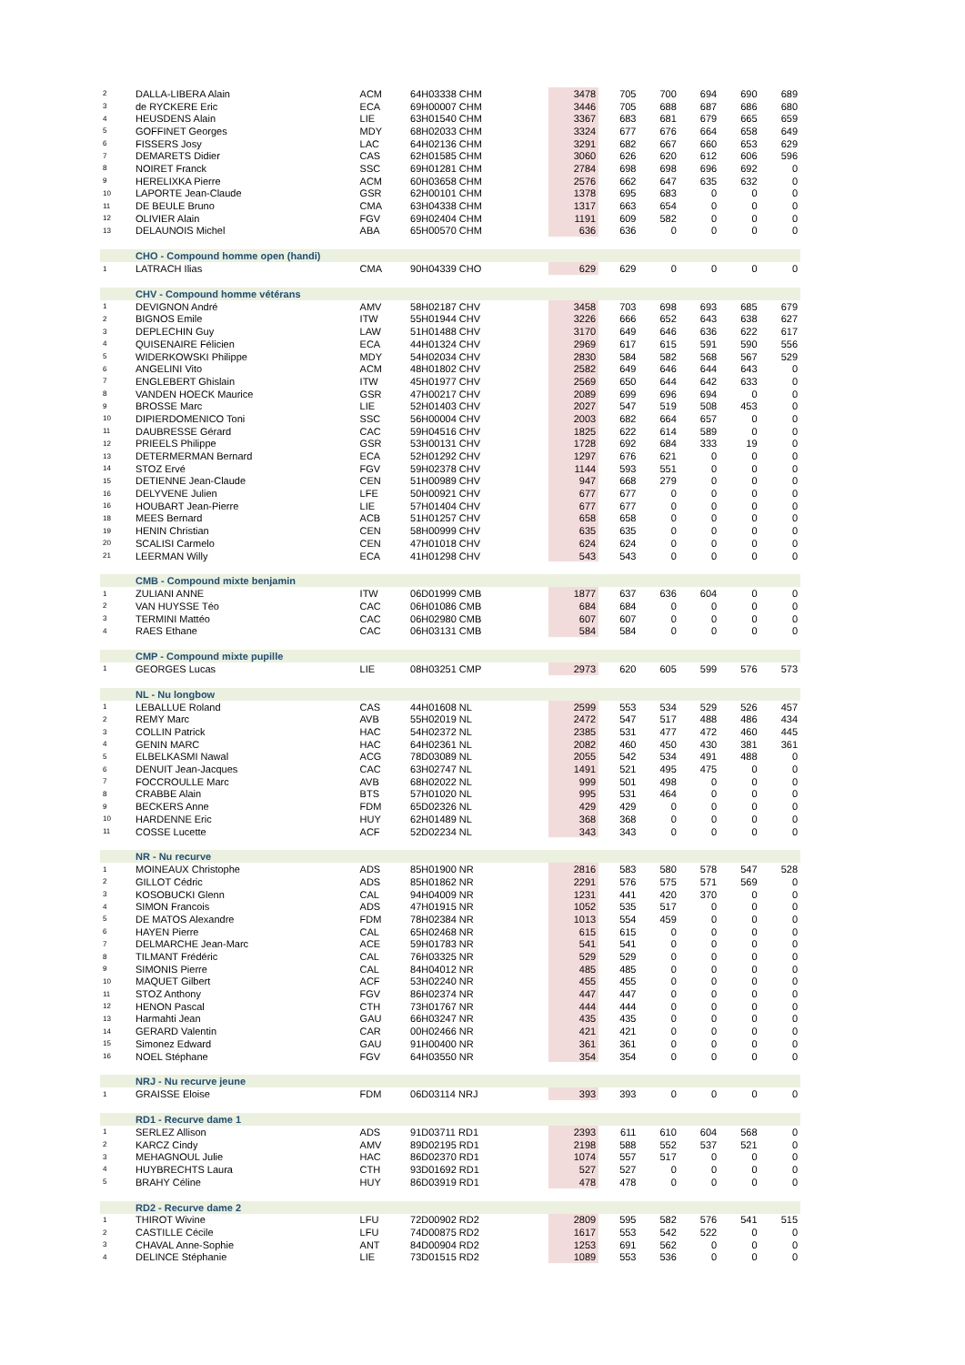| 2 | DALLA-LIBERA Alain | ACM | 64H03338 CHM | 3478 | 705 | 700 | 694 | 690 | 689 |
| 3 | de RYCKERE Eric | ECA | 69H00007 CHM | 3446 | 705 | 688 | 687 | 686 | 680 |
| 4 | HEUSDENS Alain | LIE | 63H01540 CHM | 3367 | 683 | 681 | 679 | 665 | 659 |
| 5 | GOFFINET Georges | MDY | 68H02033 CHM | 3324 | 677 | 676 | 664 | 658 | 649 |
| 6 | FISSERS Josy | LAC | 64H02136 CHM | 3291 | 682 | 667 | 660 | 653 | 629 |
| 7 | DEMARETS Didier | CAS | 62H01585 CHM | 3060 | 626 | 620 | 612 | 606 | 596 |
| 8 | NOIRET Franck | SSC | 69H01281 CHM | 2784 | 698 | 698 | 696 | 692 | 0 |
| 9 | HERELIXKA Pierre | ACM | 60H03658 CHM | 2576 | 662 | 647 | 635 | 632 | 0 |
| 10 | LAPORTE Jean-Claude | GSR | 62H00101 CHM | 1378 | 695 | 683 | 0 | 0 | 0 |
| 11 | DE BEULE Bruno | CMA | 63H04338 CHM | 1317 | 663 | 654 | 0 | 0 | 0 |
| 12 | OLIVIER Alain | FGV | 69H02404 CHM | 1191 | 609 | 582 | 0 | 0 | 0 |
| 13 | DELAUNOIS Michel | ABA | 65H00570 CHM | 636 | 636 | 0 | 0 | 0 | 0 |
| | CHO - Compound homme open (handi) | | | | | | | | |
| 1 | LATRACH Ilias | CMA | 90H04339 CHO | 629 | 629 | 0 | 0 | 0 | 0 |
| | CHV - Compound homme vétérans | | | | | | | | |
| 1 | DEVIGNON André | AMV | 58H02187 CHV | 3458 | 703 | 698 | 693 | 685 | 679 |
| 2 | BIGNOS Emile | ITW | 55H01944 CHV | 3226 | 666 | 652 | 643 | 638 | 627 |
| 3 | DEPLECHIN Guy | LAW | 51H01488 CHV | 3170 | 649 | 646 | 636 | 622 | 617 |
| 4 | QUISENAIRE Félicien | ECA | 44H01324 CHV | 2969 | 617 | 615 | 591 | 590 | 556 |
| 5 | WIDERKOWSKI Philippe | MDY | 54H02034 CHV | 2830 | 584 | 582 | 568 | 567 | 529 |
| 6 | ANGELINI Vito | ACM | 48H01802 CHV | 2582 | 649 | 646 | 644 | 643 | 0 |
| 7 | ENGLEBERT Ghislain | ITW | 45H01977 CHV | 2569 | 650 | 644 | 642 | 633 | 0 |
| 8 | VANDEN HOECK Maurice | GSR | 47H00217 CHV | 2089 | 699 | 696 | 694 | 0 | 0 |
| 9 | BROSSE Marc | LIE | 52H01403 CHV | 2027 | 547 | 519 | 508 | 453 | 0 |
| 10 | DIPIERDOMENICO Toni | SSC | 56H00004 CHV | 2003 | 682 | 664 | 657 | 0 | 0 |
| 11 | DAUBRESSE Gérard | CAC | 59H04516 CHV | 1825 | 622 | 614 | 589 | 0 | 0 |
| 12 | PRIEELS Philippe | GSR | 53H00131 CHV | 1728 | 692 | 684 | 333 | 19 | 0 |
| 13 | DETERMERMAN Bernard | ECA | 52H01292 CHV | 1297 | 676 | 621 | 0 | 0 | 0 |
| 14 | STOZ Ervé | FGV | 59H02378 CHV | 1144 | 593 | 551 | 0 | 0 | 0 |
| 15 | DETIENNE Jean-Claude | CEN | 51H00989 CHV | 947 | 668 | 279 | 0 | 0 | 0 |
| 16 | DELYVENE Julien | LFE | 50H00921 CHV | 677 | 677 | 0 | 0 | 0 | 0 |
| 16 | HOUBART Jean-Pierre | LIE | 57H01404 CHV | 677 | 677 | 0 | 0 | 0 | 0 |
| 18 | MEES Bernard | ACB | 51H01257 CHV | 658 | 658 | 0 | 0 | 0 | 0 |
| 19 | HENIN Christian | CEN | 58H00999 CHV | 635 | 635 | 0 | 0 | 0 | 0 |
| 20 | SCALISI Carmelo | CEN | 47H01018 CHV | 624 | 624 | 0 | 0 | 0 | 0 |
| 21 | LEERMAN Willy | ECA | 41H01298 CHV | 543 | 543 | 0 | 0 | 0 | 0 |
| | CMB - Compound mixte benjamin | | | | | | | | |
| 1 | ZULIANI ANNE | ITW | 06D01999 CMB | 1877 | 637 | 636 | 604 | 0 | 0 |
| 2 | VAN HUYSSE Téo | CAC | 06H01086 CMB | 684 | 684 | 0 | 0 | 0 | 0 |
| 3 | TERMINI Mattéo | CAC | 06H02980 CMB | 607 | 607 | 0 | 0 | 0 | 0 |
| 4 | RAES Ethane | CAC | 06H03131 CMB | 584 | 584 | 0 | 0 | 0 | 0 |
| | CMP - Compound mixte pupille | | | | | | | | |
| 1 | GEORGES Lucas | LIE | 08H03251 CMP | 2973 | 620 | 605 | 599 | 576 | 573 |
| | NL - Nu longbow | | | | | | | | |
| 1 | LEBALLUE Roland | CAS | 44H01608 NL | 2599 | 553 | 534 | 529 | 526 | 457 |
| 2 | REMY Marc | AVB | 55H02019 NL | 2472 | 547 | 517 | 488 | 486 | 434 |
| 3 | COLLIN Patrick | HAC | 54H02372 NL | 2385 | 531 | 477 | 472 | 460 | 445 |
| 4 | GENIN MARC | HAC | 64H02361 NL | 2082 | 460 | 450 | 430 | 381 | 361 |
| 5 | ELBELKASMI Nawal | ACG | 78D03089 NL | 2055 | 542 | 534 | 491 | 488 | 0 |
| 6 | DENUIT Jean-Jacques | CAC | 63H02747 NL | 1491 | 521 | 495 | 475 | 0 | 0 |
| 7 | FOCCROULLE Marc | AVB | 68H02022 NL | 999 | 501 | 498 | 0 | 0 | 0 |
| 8 | CRABBE Alain | BTS | 57H01020 NL | 995 | 531 | 464 | 0 | 0 | 0 |
| 9 | BECKERS Anne | FDM | 65D02326 NL | 429 | 429 | 0 | 0 | 0 | 0 |
| 10 | HARDENNE Eric | HUY | 62H01489 NL | 368 | 368 | 0 | 0 | 0 | 0 |
| 11 | COSSE Lucette | ACF | 52D02234 NL | 343 | 343 | 0 | 0 | 0 | 0 |
| | NR - Nu recurve | | | | | | | | |
| 1 | MOINEAUX Christophe | ADS | 85H01900 NR | 2816 | 583 | 580 | 578 | 547 | 528 |
| 2 | GILLOT Cédric | ADS | 85H01862 NR | 2291 | 576 | 575 | 571 | 569 | 0 |
| 3 | KOSOBUCKI Glenn | CAL | 94H04009 NR | 1231 | 441 | 420 | 370 | 0 | 0 |
| 4 | SIMON Francois | ADS | 47H01915 NR | 1052 | 535 | 517 | 0 | 0 | 0 |
| 5 | DE MATOS Alexandre | FDM | 78H02384 NR | 1013 | 554 | 459 | 0 | 0 | 0 |
| 6 | HAYEN Pierre | CAL | 65H02468 NR | 615 | 615 | 0 | 0 | 0 | 0 |
| 7 | DELMARCHE Jean-Marc | ACE | 59H01783 NR | 541 | 541 | 0 | 0 | 0 | 0 |
| 8 | TILMANT Frédéric | CAL | 76H03325 NR | 529 | 529 | 0 | 0 | 0 | 0 |
| 9 | SIMONIS Pierre | CAL | 84H04012 NR | 485 | 485 | 0 | 0 | 0 | 0 |
| 10 | MAQUET Gilbert | ACF | 53H02240 NR | 455 | 455 | 0 | 0 | 0 | 0 |
| 11 | STOZ Anthony | FGV | 86H02374 NR | 447 | 447 | 0 | 0 | 0 | 0 |
| 12 | HENON Pascal | CTH | 73H01767 NR | 444 | 444 | 0 | 0 | 0 | 0 |
| 13 | Harmahti Jean | GAU | 66H03247 NR | 435 | 435 | 0 | 0 | 0 | 0 |
| 14 | GERARD Valentin | CAR | 00H02466 NR | 421 | 421 | 0 | 0 | 0 | 0 |
| 15 | Simonez Edward | GAU | 91H00400 NR | 361 | 361 | 0 | 0 | 0 | 0 |
| 16 | NOEL Stéphane | FGV | 64H03550 NR | 354 | 354 | 0 | 0 | 0 | 0 |
| | NRJ - Nu recurve jeune | | | | | | | | |
| 1 | GRAISSE Eloise | FDM | 06D03114 NRJ | 393 | 393 | 0 | 0 | 0 | 0 |
| | RD1 - Recurve dame 1 | | | | | | | | |
| 1 | SERLEZ Allison | ADS | 91D03711 RD1 | 2393 | 611 | 610 | 604 | 568 | 0 |
| 2 | KARCZ Cindy | AMV | 89D02195 RD1 | 2198 | 588 | 552 | 537 | 521 | 0 |
| 3 | MEHAGNOUL Julie | HAC | 86D02370 RD1 | 1074 | 557 | 517 | 0 | 0 | 0 |
| 4 | HUYBRECHTS Laura | CTH | 93D01692 RD1 | 527 | 527 | 0 | 0 | 0 | 0 |
| 5 | BRAHY Céline | HUY | 86D03919 RD1 | 478 | 478 | 0 | 0 | 0 | 0 |
| | RD2 - Recurve dame 2 | | | | | | | | |
| 1 | THIROT Wivine | LFU | 72D00902 RD2 | 2809 | 595 | 582 | 576 | 541 | 515 |
| 2 | CASTILLE Cécile | LFU | 74D00875 RD2 | 1617 | 553 | 542 | 522 | 0 | 0 |
| 3 | CHAVAL Anne-Sophie | ANT | 84D00904 RD2 | 1253 | 691 | 562 | 0 | 0 | 0 |
| 4 | DELINCE Stéphanie | LIE | 73D01515 RD2 | 1089 | 553 | 536 | 0 | 0 | 0 |